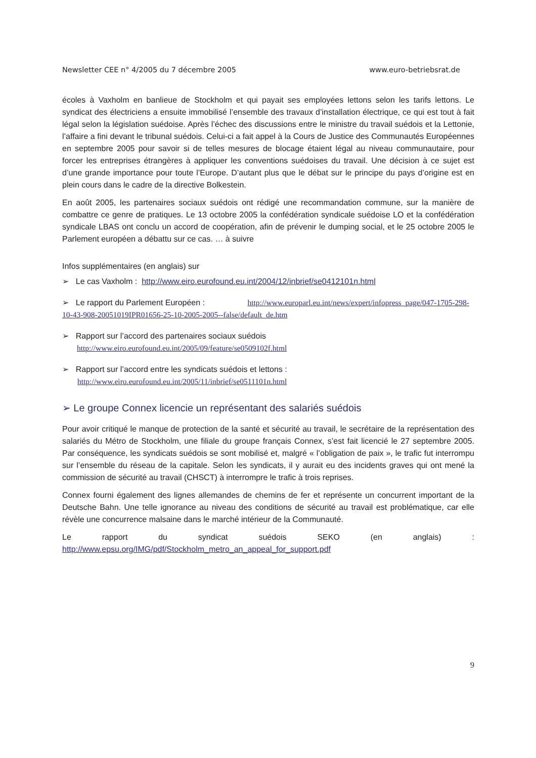Newsletter CEE n° 4/2005 du 7 décembre 2005 www.euro-betriebsrat.de
écoles à Vaxholm en banlieue de Stockholm et qui payait ses employées lettons selon les tarifs lettons. Le syndicat des électriciens a ensuite immobilisé l’ensemble des travaux d’installation électrique, ce qui est tout à fait légal selon la législation suédoise. Après l’échec des discussions entre le ministre du travail suédois et la Lettonie, l’affaire a fini devant le tribunal suédois. Celui-ci a fait appel à la Cours de Justice des Communautés Européennes en septembre 2005 pour savoir si de telles mesures de blocage étaient légal au niveau communautaire, pour forcer les entreprises étrangères à appliquer les conventions suédoises du travail. Une décision à ce sujet est d’une grande importance pour toute l’Europe. D’autant plus que le débat sur le principe du pays d’origine est en plein cours dans le cadre de la directive Bolkestein.
En août 2005, les partenaires sociaux suédois ont rédigé une recommandation commune, sur la manière de combattre ce genre de pratiques. Le 13 octobre 2005 la confédération syndicale suédoise LO et la confédération syndicale LBAS ont conclu un accord de coopération, afin de prévenir le dumping social, et le 25 octobre 2005 le Parlement européen a débattu sur ce cas. … à suivre
Infos supplémentaires (en anglais) sur
➢ Le cas Vaxholm : http://www.eiro.eurofound.eu.int/2004/12/inbrief/se0412101n.html
➢ Le rapport du Parlement Européen : http://www.europarl.eu.int/news/expert/infopress_page/047-1705-298-10-43-908-20051019IPR01656-25-10-2005-2005--false/default_de.htm
➢ Rapport sur l’accord des partenaires sociaux suédois
http://www.eiro.eurofound.eu.int/2005/09/feature/se0509102f.html
➢ Rapport sur l’accord entre les syndicats suédois et lettons :
http://www.eiro.eurofound.eu.int/2005/11/inbrief/se0511101n.html
➢ Le groupe Connex licencie un représentant des salariés suédois
Pour avoir critiqué le manque de protection de la santé et sécurité au travail, le secrétaire de la représentation des salariés du Métro de Stockholm, une filiale du groupe français Connex, s’est fait licencié le 27 septembre 2005. Par conséquence, les syndicats suédois se sont mobilisé et, malgré « l’obligation de paix », le trafic fut interrompu sur l’ensemble du réseau de la capitale. Selon les syndicats, il y aurait eu des incidents graves qui ont mené la commission de sécurité au travail (CHSCT) à interrompre le trafic à trois reprises.
Connex fourni également des lignes allemandes de chemins de fer et représente un concurrent important de la Deutsche Bahn. Une telle ignorance au niveau des conditions de sécurité au travail est problématique, car elle révèle une concurrence malsaine dans le marché intérieur de la Communauté.
Le rapport du syndicat suédois SEKO (en anglais) :
http://www.epsu.org/IMG/pdf/Stockholm_metro_an_appeal_for_support.pdf
9